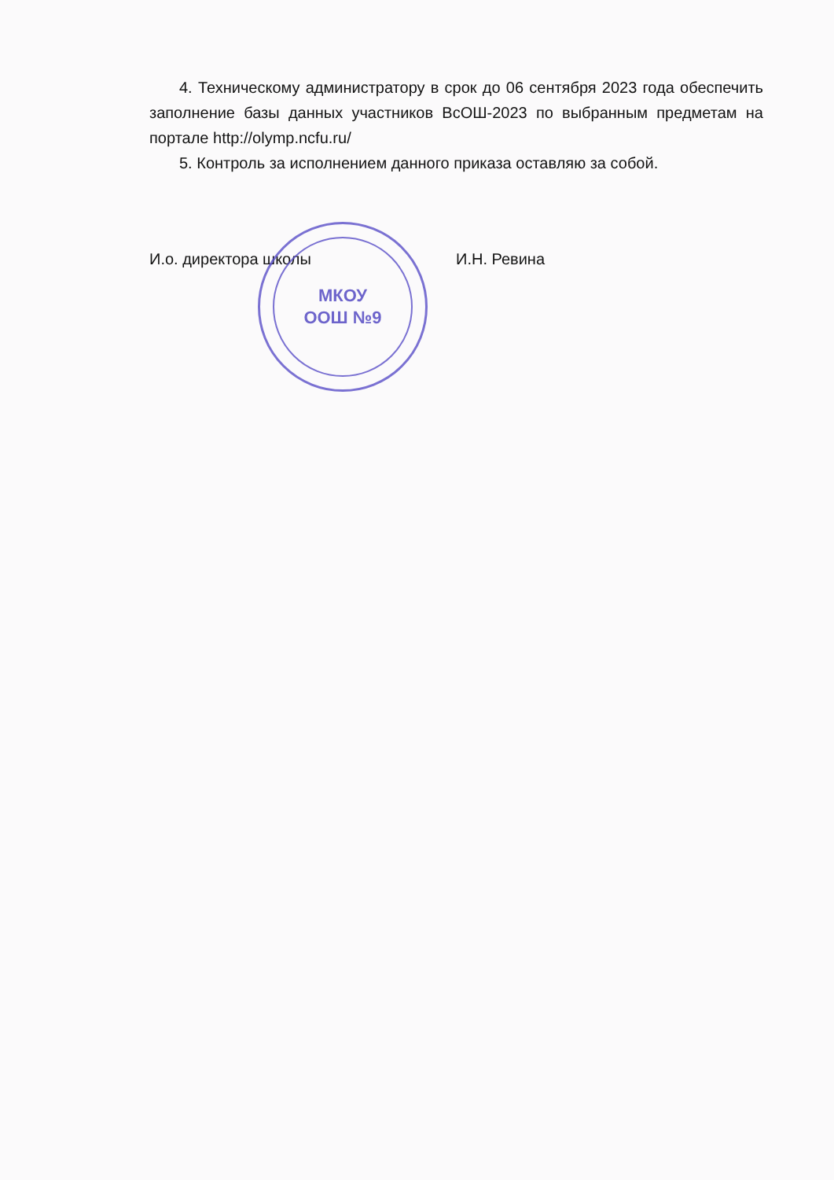МКОУ
ООШ №9
4. Техническому администратору в срок до 06 сентября 2023 года обеспечить заполнение базы данных участников ВсОШ-2023 по выбранным предметам на портале http://olymp.ncfu.ru/
5. Контроль за исполнением данного приказа оставляю за собой.
И.о. директора школы И.Н. Ревина